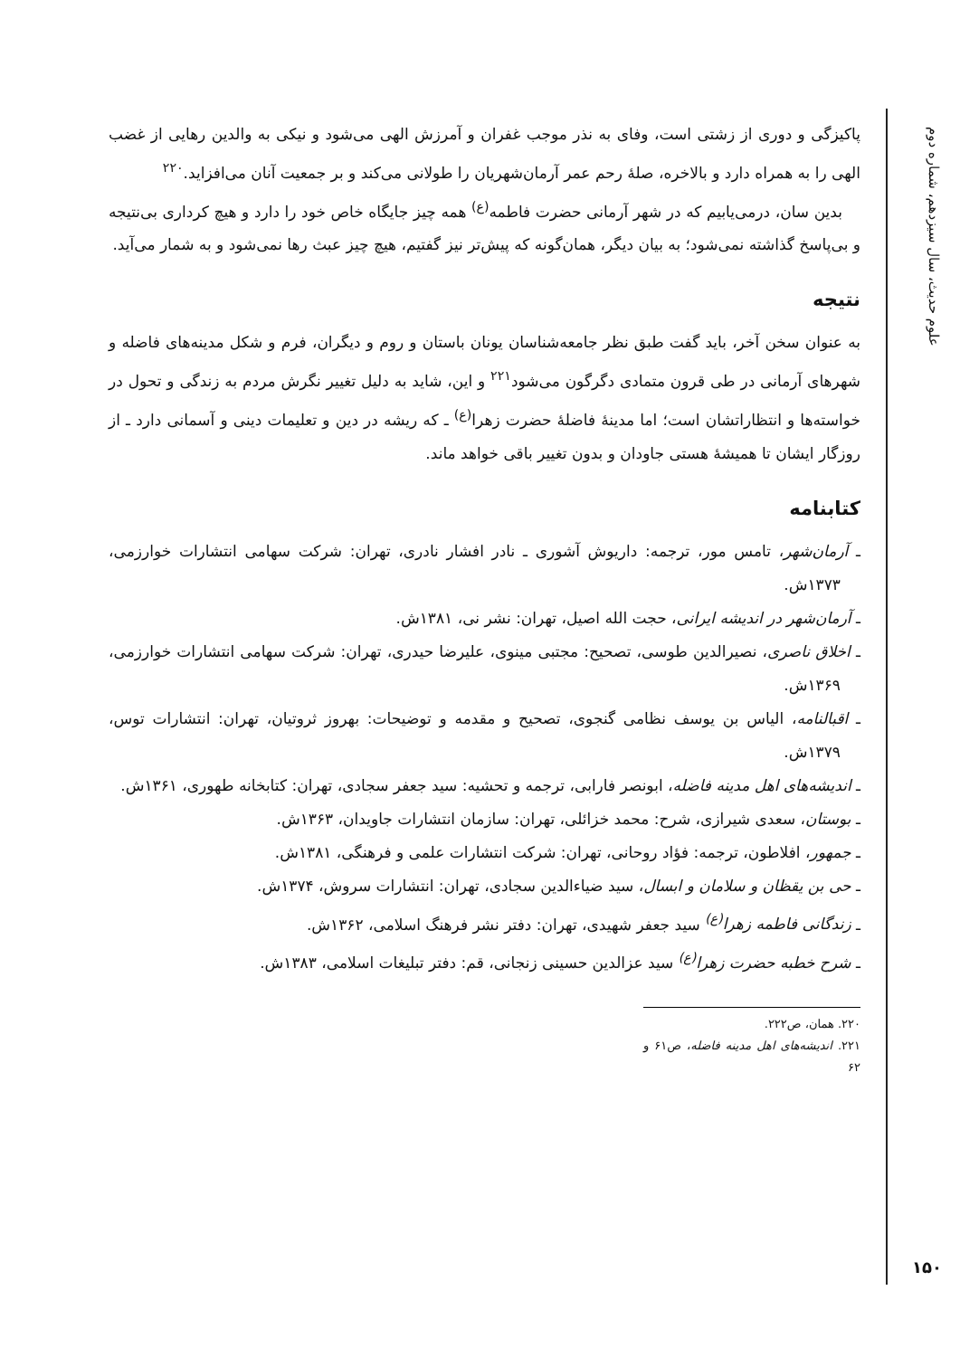علوم حدیث، سال سیزدهم، شماره دوم
پاکیزگی و دوری از زشتی است، وفای به نذر موجب غفران و آمرزش الهی می‌شود و نیکی به والدین رهایی از غضب الهی را به همراه دارد و بالاخره، صلهٔ رحم عمر آرمان‌شهریان را طولانی می‌کند و بر جمعیت آنان می‌افزاید.<sup>۲۲۰</sup>
بدین سان، درمی‌یابیم که در شهر آرمانی حضرت فاطمه<sup>(ع)</sup> همه چیز جایگاه خاص خود را دارد و هیچ کرداری بی‌نتیجه و بی‌پاسخ گذاشته نمی‌شود؛ به بیان دیگر، همان‌گونه که پیش‌تر نیز گفتیم، هیچ چیز عبث رها نمی‌شود و به شمار می‌آید.
نتیجه
به عنوان سخن آخر، باید گفت طبق نظر جامعه‌شناسان یونان باستان و روم و دیگران، فرم و شکل مدینه‌های فاضله و شهرهای آرمانی در طی قرون متمادی دگرگون می‌شود<sup>۲۲۱</sup> و این، شاید به دلیل تغییر نگرش مردم به زندگی و تحول در خواسته‌ها و انتظاراتشان است؛ اما مدینهٔ فاضلهٔ حضرت زهرا<sup>(ع)</sup> ـ که ریشه در دین و تعلیمات دینی و آسمانی دارد ـ از روزگار ایشان تا همیشهٔ هستی جاودان و بدون تغییر باقی خواهد ماند.
کتابنامه
ـ آرمان‌شهر، تامس مور، ترجمه: داریوش آشوری ـ نادر افشار نادری، تهران: شرکت سهامی انتشارات خوارزمی، ۱۳۷۳ش.
ـ آرمان‌شهر در اندیشه ایرانی، حجت الله اصیل، تهران: نشر نی، ۱۳۸۱ش.
ـ اخلاق ناصری، نصیرالدین طوسی، تصحیح: مجتبی مینوی، علیرضا حیدری، تهران: شرکت سهامی انتشارات خوارزمی، ۱۳۶۹ش.
ـ اقبالنامه، الیاس بن یوسف نظامی گنجوی، تصحیح و مقدمه و توضیحات: بهروز ثروتیان، تهران: انتشارات توس، ۱۳۷۹ش.
ـ اندیشه‌های اهل مدینه فاضله، ابونصر فارابی، ترجمه و تحشیه: سید جعفر سجادی، تهران: کتابخانه طهوری، ۱۳۶۱ش.
ـ بوستان، سعدی شیرازی، شرح: محمد خزائلی، تهران: سازمان انتشارات جاویدان، ۱۳۶۳ش.
ـ جمهور، افلاطون، ترجمه: فؤاد روحانی، تهران: شرکت انتشارات علمی و فرهنگی، ۱۳۸۱ش.
ـ حی بن یقظان و سلامان و ابسال، سید ضیاءالدین سجادی، تهران: انتشارات سروش، ۱۳۷۴ش.
ـ زندگانی فاطمه زهرا<sup>(ع)</sup> سید جعفر شهیدی، تهران: دفتر نشر فرهنگ اسلامی، ۱۳۶۲ش.
ـ شرح خطبه حضرت زهرا<sup>(ع)</sup> سید عزالدین حسینی زنجانی، قم: دفتر تبلیغات اسلامی، ۱۳۸۳ش.
۲۲۰. همان، ص۲۲۲.
۲۲۱. اندیشه‌های اهل مدینه فاضله، ص۶۱ و ۶۲
۱۵۰